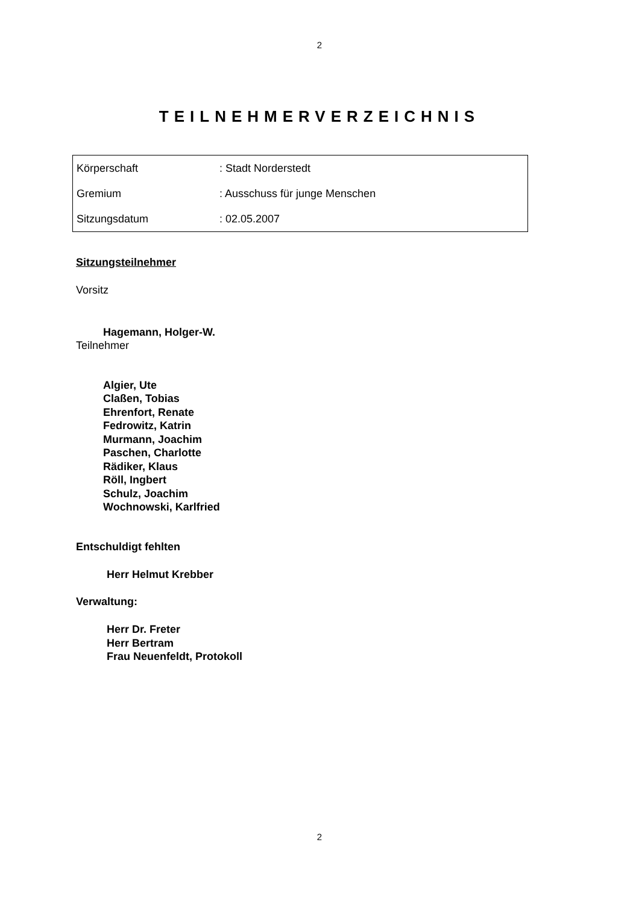2
TEILNEHMERVERZEICHNIS
| Körperschaft | : Stadt Norderstedt |
| Gremium | : Ausschuss für junge Menschen |
| Sitzungsdatum | : 02.05.2007 |
Sitzungsteilnehmer
Vorsitz
Hagemann, Holger-W.
Teilnehmer
Algier, Ute
Claßen, Tobias
Ehrenfort, Renate
Fedrowitz, Katrin
Murmann, Joachim
Paschen, Charlotte
Rädiker, Klaus
Röll, Ingbert
Schulz, Joachim
Wochnowski, Karlfried
Entschuldigt fehlten
Herr Helmut Krebber
Verwaltung:
Herr Dr. Freter
Herr Bertram
Frau Neuenfeldt, Protokoll
2